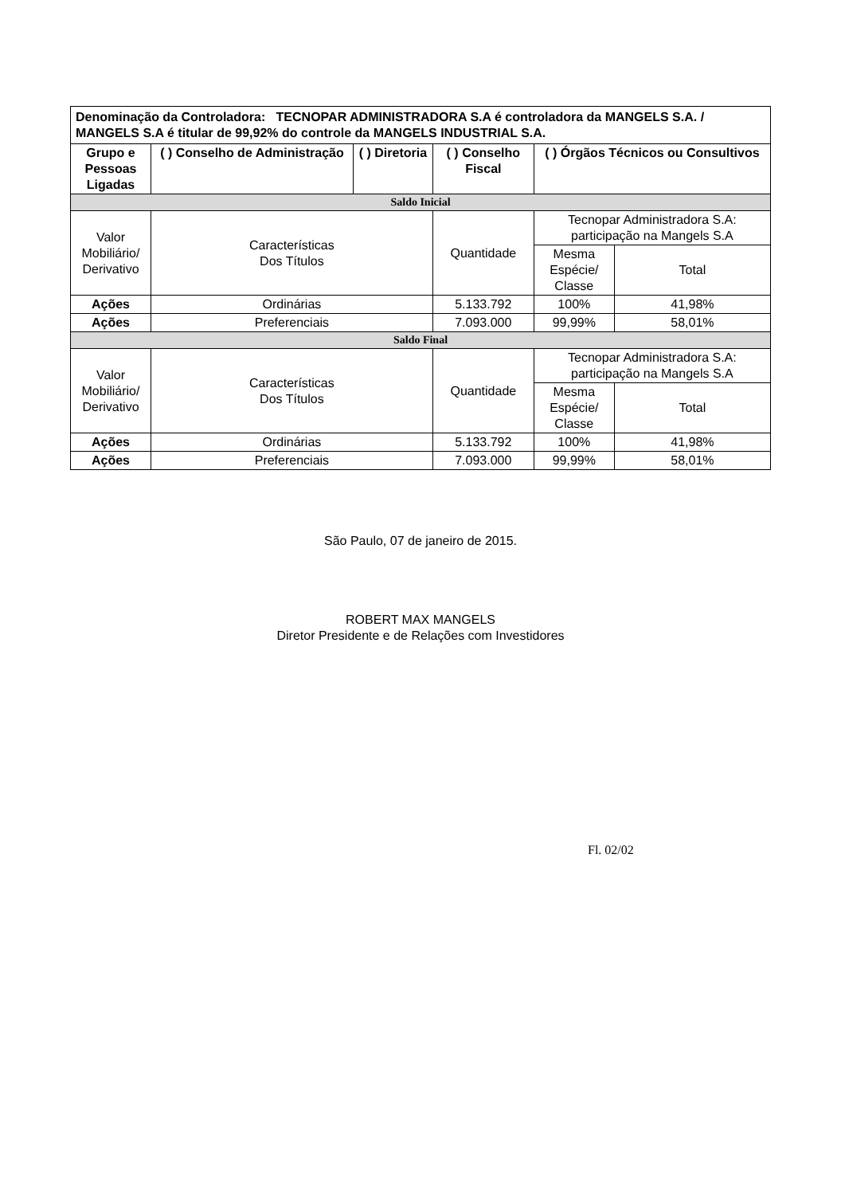| Denominação da Controladora: TECNOPAR ADMINISTRADORA S.A é controladora da MANGELS S.A. / MANGELS S.A é titular de 99,92% do controle da MANGELS INDUSTRIAL S.A. | | | | | |
| Grupo e Pessoas Ligadas | ( ) Conselho de Administração | ( ) Diretoria | ( ) Conselho Fiscal | ( ) Órgãos Técnicos ou Consultivos | |
| Saldo Inicial | | | | | |
| Valor Mobiliário/ Derivativo | Características Dos Títulos | | Quantidade | Tecnopar Administradora S.A: participação na Mangels S.A | |
| | | | | Mesma Espécie/ Classe | Total |
| Ações | Ordinárias | | 5.133.792 | 100% | 41,98% |
| Ações | Preferenciais | | 7.093.000 | 99,99% | 58,01% |
| Saldo Final | | | | | |
| Valor Mobiliário/ Derivativo | Características Dos Títulos | | Quantidade | Tecnopar Administradora S.A: participação na Mangels S.A | |
| | | | | Mesma Espécie/ Classe | Total |
| Ações | Ordinárias | | 5.133.792 | 100% | 41,98% |
| Ações | Preferenciais | | 7.093.000 | 99,99% | 58,01% |
São Paulo, 07 de janeiro de 2015.
ROBERT MAX MANGELS
Diretor Presidente e de Relações com Investidores
Fl. 02/02